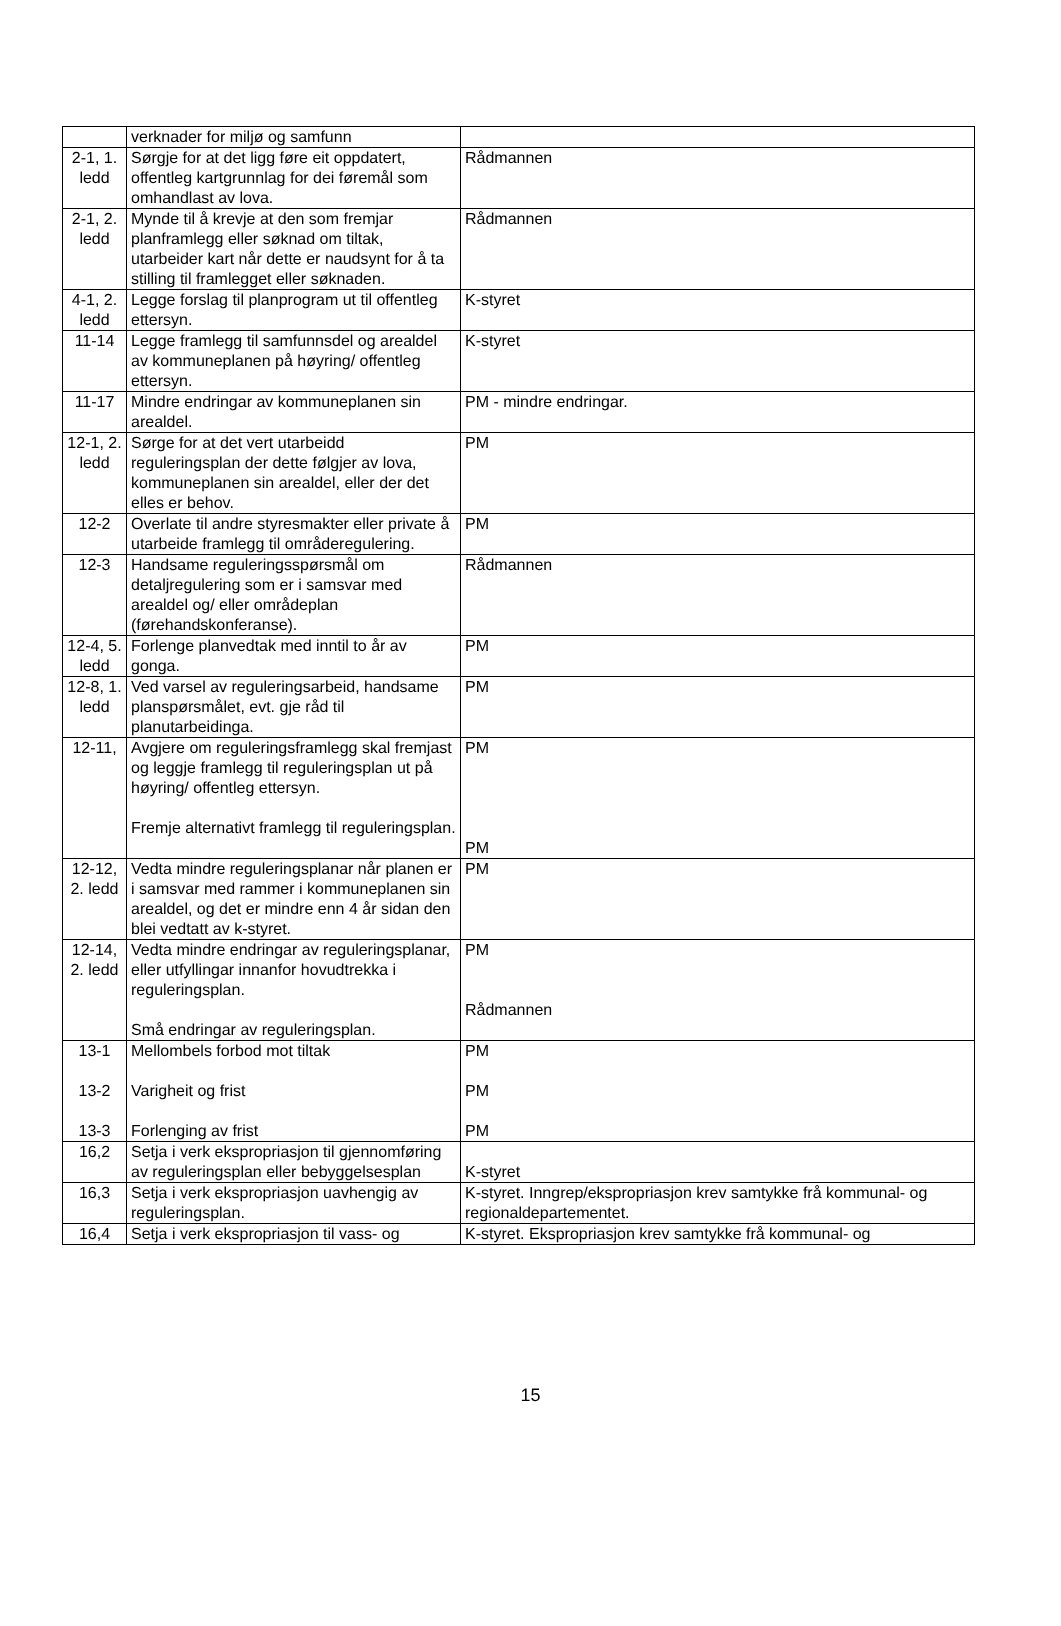| | verknader for miljø og samfunn | |
| 2-1, 1. ledd | Sørgje for at det ligg føre eit oppdatert, offentleg kartgrunnlag for dei føremål som omhandlast av lova. | Rådmannen |
| 2-1, 2. ledd | Mynde til å krevje at den som fremjar planframlegg eller søknad om tiltak, utarbeider kart når dette er naudsynt for å ta stilling til framlegget eller søknaden. | Rådmannen |
| 4-1, 2. ledd | Legge forslag til planprogram ut til offentleg ettersyn. | K-styret |
| 11-14 | Legge framlegg til samfunnsdel og arealdel av kommuneplanen på høyring/ offentleg ettersyn. | K-styret |
| 11-17 | Mindre endringar av kommuneplanen sin arealdel. | PM - mindre endringar. |
| 12-1, 2. ledd | Sørge for at det vert utarbeidd reguleringsplan der dette følgjer av lova, kommuneplanen sin arealdel, eller der det elles er behov. | PM |
| 12-2 | Overlate til andre styresmakter eller private å utarbeide framlegg til områderegulering. | PM |
| 12-3 | Handsame reguleringsspørsmål om detaljregulering som er i samsvar med arealdel og/ eller områdeplan (førehandskonferanse). | Rådmannen |
| 12-4, 5. ledd | Forlenge planvedtak med inntil to år av gonga. | PM |
| 12-8, 1. ledd | Ved varsel av reguleringsarbeid, handsame planspørsmålet, evt. gje råd til planutarbeidinga. | PM |
| 12-11, | Avgjere om reguleringsframlegg skal fremjast og leggje framlegg til reguleringsplan ut på høyring/ offentleg ettersyn. Fremje alternativt framlegg til reguleringsplan. | PM PM |
| 12-12, 2. ledd | Vedta mindre reguleringsplanar når planen er i samsvar med rammer i kommuneplanen sin arealdel, og det er mindre enn 4 år sidan den blei vedtatt av k-styret. | PM |
| 12-14, 2. ledd | Vedta mindre endringar av reguleringsplanar, eller utfyllingar innanfor hovudtrekka i reguleringsplan. Små endringar av reguleringsplan. | PM Rådmannen |
| 13-1 13-2 13-3 | Mellombels forbod mot tiltak Varigheit og frist Forlenging av frist | PM PM PM |
| 16,2 | Setja i verk ekspropriasjon til gjennomføring av reguleringsplan eller bebyggelsesplan | K-styret |
| 16,3 | Setja i verk ekspropriasjon uavhengig av reguleringsplan. | K-styret. Inngrep/ekspropriasjon krev samtykke frå kommunal- og regionaldepartementet. |
| 16,4 | Setja i verk ekspropriasjon til vass- og | K-styret. Ekspropriasjon krev samtykke frå kommunal- og |
15